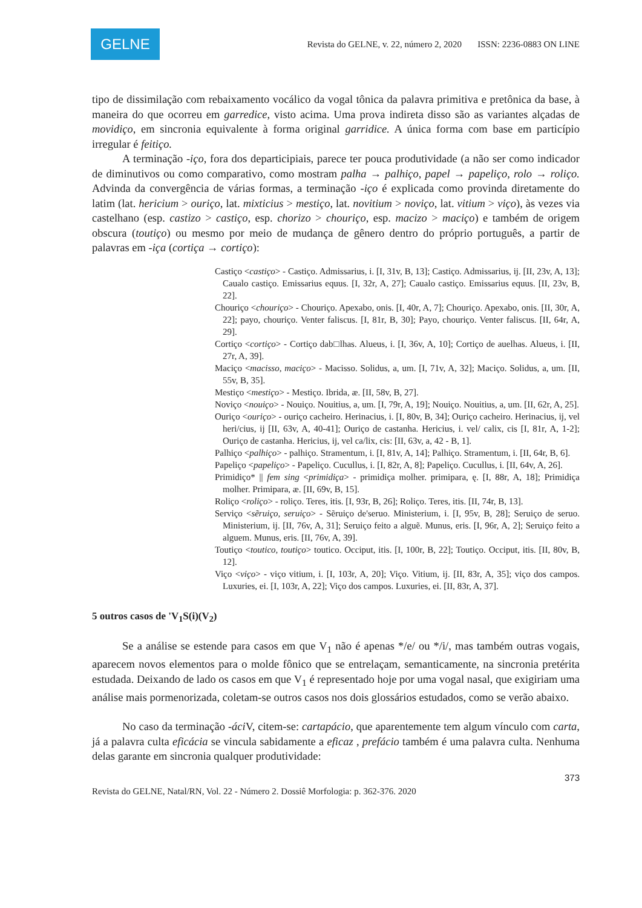GELNE
Revista do GELNE, v. 22, número 2, 2020 ISSN: 2236-0883 ON LINE
tipo de dissimilação com rebaixamento vocálico da vogal tônica da palavra primitiva e pretônica da base, à maneira do que ocorreu em garredice, visto acima. Uma prova indireta disso são as variantes alçadas de movidiço, em sincronia equivalente à forma original garridice. A única forma com base em particípio irregular é feitiço.
A terminação -iço, fora dos departicipiais, parece ter pouca produtividade (a não ser como indicador de diminutivos ou como comparativo, como mostram palha → palhiço, papel → papeliço, rolo → roliço. Advinda da convergência de várias formas, a terminação -iço é explicada como provinda diretamente do latim (lat. hericium > ouriço, lat. mixticius > mestiço, lat. novitium > noviço, lat. vitium > viço), às vezes via castelhano (esp. castizo > castiço, esp. chorizo > chouriço, esp. macizo > maciço) e também de origem obscura (toutiço) ou mesmo por meio de mudança de gênero dentro do próprio português, a partir de palavras em -iça (cortiça → cortiço):
Castiço <castiço> - Castiço. Admissarius, i. [I, 31v, B, 13]; Castiço. Admissarius, ij. [II, 23v, A, 13]; Caualo castiço. Emissarius equus. [I, 32r, A, 27]; Caualo castiço. Emissarius equus. [II, 23v, B, 22].
Chouriço <chouriço> - Chouriço. Apexabo, onis. [I, 40r, A, 7]; Chouriço. Apexabo, onis. [II, 30r, A, 22]; payo, chouriço. Venter faliscus. [I, 81r, B, 30]; Payo, chouriço. Venter faliscus. [II, 64r, A, 29].
Cortiço <cortiço> - Cortiço dab□lhas. Alueus, i. [I, 36v, A, 10]; Cortiço de auelhas. Alueus, i. [II, 27r, A, 39].
Maciço <macisso, maciço> - Macisso. Solidus, a, um. [I, 71v, A, 32]; Maciço. Solidus, a, um. [II, 55v, B, 35].
Mestiço <mestiço> - Mestiço. Ibrida, æ. [II, 58v, B, 27].
Noviço <nouiço> - Nouiço. Nouitius, a, um. [I, 79r, A, 19]; Nouiço. Nouitius, a, um. [II, 62r, A, 25].
Ouriço <ouriço> - ouriço cacheiro. Herinacius, i. [I, 80v, B, 34]; Ouriço cacheiro. Herinacius, ij, vel heri/cius, ij [II, 63v, A, 40-41]; Ouriço de castanha. Hericius, i. vel/ calix, cis [I, 81r, A, 1-2]; Ouriço de castanha. Hericius, ij, vel ca/lix, cis: [II, 63v, a, 42 - B, 1].
Palhiço <palhiço> - palhiço. Stramentum, i. [I, 81v, A, 14]; Palhiço. Stramentum, i. [II, 64r, B, 6].
Papeliço <papeliço> - Papeliço. Cucullus, i. [I, 82r, A, 8]; Papeliço. Cucullus, i. [II, 64v, A, 26].
Primidiço* || fem sing <primidiça> - primidiça molher. primipara, ę. [I, 88r, A, 18]; Primidiça molher. Primipara, æ. [II, 69v, B, 15].
Roliço <roliço> - roliço. Teres, itis. [I, 93r, B, 26]; Roliço. Teres, itis. [II, 74r, B, 13].
Serviço <sẽruiço, seruiço> - Sẽruiço de'seruo. Ministerium, i. [I, 95v, B, 28]; Seruiço de seruo. Ministerium, ij. [II, 76v, A, 31]; Seruiço feito a alguẽ. Munus, eris. [I, 96r, A, 2]; Seruiço feito a alguem. Munus, eris. [II, 76v, A, 39].
Toutiço <toutico, toutiço> toutico. Occiput, itis. [I, 100r, B, 22]; Toutiço. Occiput, itis. [II, 80v, B, 12].
Viço <viço> - viço vitium, i. [I, 103r, A, 20]; Viço. Vitium, ij. [II, 83r, A, 35]; viço dos campos. Luxuries, ei. [I, 103r, A, 22]; Viço dos campos. Luxuries, ei. [II, 83r, A, 37].
5 outros casos de 'V<sub>1</sub>S(i)(V<sub>2</sub>)
Se a análise se estende para casos em que V<sub>1</sub> não é apenas */e/ ou */i/, mas também outras vogais, aparecem novos elementos para o molde fônico que se entrelaçam, semanticamente, na sincronia pretérita estudada. Deixando de lado os casos em que V<sub>1</sub> é representado hoje por uma vogal nasal, que exigiriam uma análise mais pormenorizada, coletam-se outros casos nos dois glossários estudados, como se verão abaixo.
No caso da terminação -áci V, citem-se: cartapácio, que aparentemente tem algum vínculo com carta, já a palavra culta eficácia se vincula sabidamente a eficaz , prefácio também é uma palavra culta. Nenhuma delas garante em sincronia qualquer produtividade:
373
Revista do GELNE, Natal/RN, Vol. 22 - Número 2. Dossiê Morfologia: p. 362-376. 2020